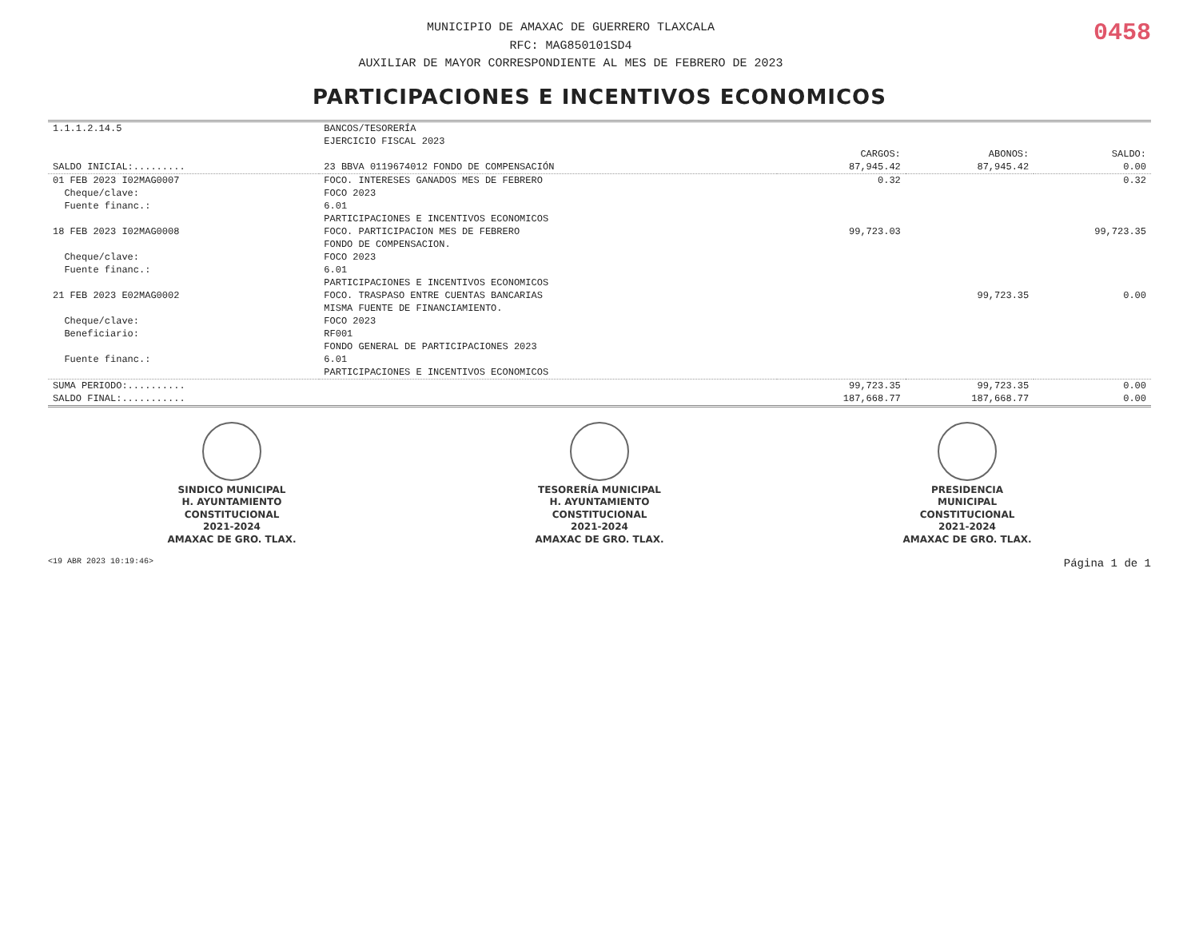MUNICIPIO DE AMAXAC DE GUERRERO TLAXCALA
RFC: MAG850101SD4
AUXILIAR DE MAYOR CORRESPONDIENTE AL MES DE FEBRERO DE 2023
0458
PARTICIPACIONES E INCENTIVOS ECONOMICOS
| 1.1.1.2.14.5 | BANCOS/TESORERÍA | | | |
| | EJERCICIO FISCAL 2023 | | | |
| | | CARGOS: | ABONOS: | SALDO: |
| SALDO INICIAL:......... | 23 BBVA 0119674012 FONDO DE COMPENSACIÓN | 87,945.42 | 87,945.42 | 0.00 |
| 01 FEB 2023 I02MAG0007 | FOCO. INTERESES GANADOS MES DE FEBRERO | 0.32 | | 0.32 |
| Cheque/clave: | FOCO 2023 | | | |
| Fuente financ.: | 6.01 | | | |
| | PARTICIPACIONES E INCENTIVOS ECONOMICOS | | | |
| 18 FEB 2023 I02MAG0008 | FOCO. PARTICIPACION MES DE FEBRERO | 99,723.03 | | 99,723.35 |
| | FONDO DE COMPENSACION. | | | |
| Cheque/clave: | FOCO 2023 | | | |
| Fuente financ.: | 6.01 | | | |
| | PARTICIPACIONES E INCENTIVOS ECONOMICOS | | | |
| 21 FEB 2023 E02MAG0002 | FOCO. TRASPASO ENTRE CUENTAS BANCARIAS | | 99,723.35 | 0.00 |
| | MISMA FUENTE DE FINANCIAMIENTO. | | | |
| Cheque/clave: | FOCO 2023 | | | |
| Beneficiario: | RF001 | | | |
| | FONDO GENERAL DE PARTICIPACIONES 2023 | | | |
| Fuente financ.: | 6.01 | | | |
| | PARTICIPACIONES E INCENTIVOS ECONOMICOS | | | |
| SUMA PERIODO:.......... | | 99,723.35 | 99,723.35 | 0.00 |
| SALDO FINAL:........... | | 187,668.77 | 187,668.77 | 0.00 |
SINDICO MUNICIPAL
H. AYUNTAMIENTO
CONSTITUCIONAL
2021-2024
AMAXAC DE GRO. TLAX.
TESORERÍA MUNICIPAL
H. AYUNTAMIENTO
CONSTITUCIONAL
2021-2024
AMAXAC DE GRO. TLAX.
PRESIDENCIA
MUNICIPAL
CONSTITUCIONAL
2021-2024
AMAXAC DE GRO. TLAX.
<19 ABR 2023 10:19:46> Página 1 de 1